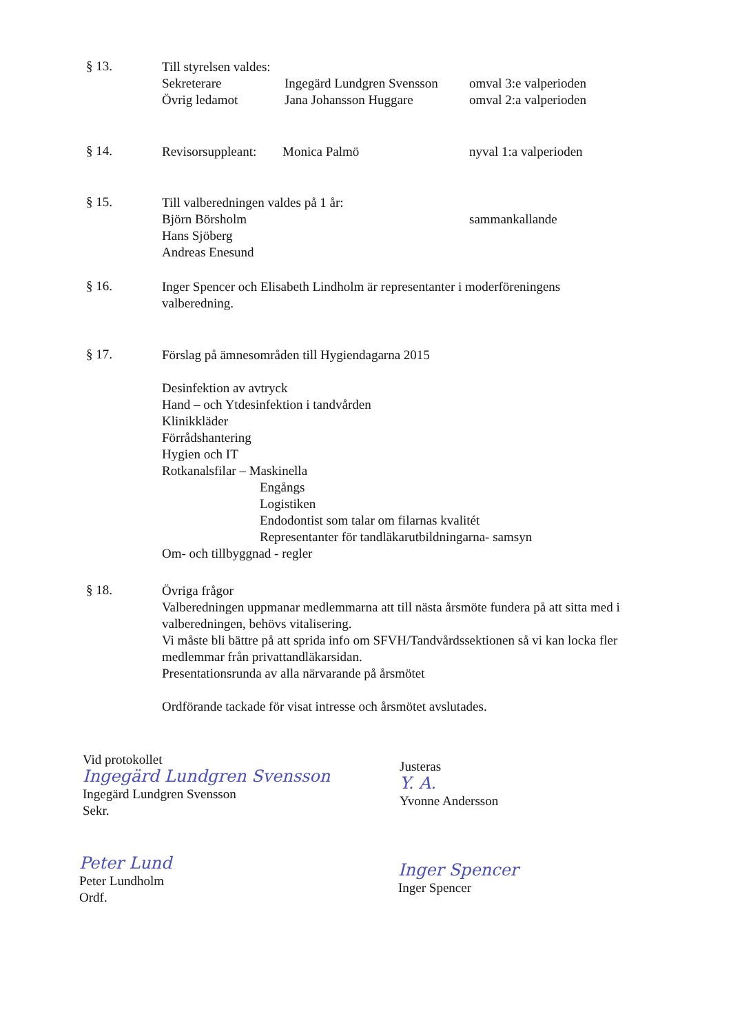§ 13.
Till styrelsen valdes:
Sekreterare Ingegärd Lundgren Svensson omval 3:e valperioden
Övrig ledamot Jana Johansson Huggare omval 2:a valperioden
§ 14.
Revisorsuppleant: Monica Palmö nyval 1:a valperioden
§ 15.
Till valberedningen valdes på 1 år:
Björn Börsholm sammankallande
Hans Sjöberg
Andreas Enesund
§ 16.
Inger Spencer och Elisabeth Lindholm är representanter i moderföreningens valberedning.
§ 17.
Förslag på ämnesområden till Hygiendagarna 2015
Desinfektion av avtryck
Hand – och Ytdesinfektion i tandvården
Klinikkläder
Förrådshantering
Hygien och IT
Rotkanalsfilar – Maskinella
Engångs
Logistiken
Endodontist som talar om filarnas kvalitét
Representanter för tandläkarutbildningarna- samsyn
Om- och tillbyggnad - regler
§ 18.
Övriga frågor
Valberedningen uppmanar medlemmarna att till nästa årsmöte fundera på att sitta med i valberedningen, behövs vitalisering.
Vi måste bli bättre på att sprida info om SFVH/Tandvårdssektionen så vi kan locka fler medlemmar från privattandläkarsidan.
Presentationsrunda av alla närvarande på årsmötet
Ordförande tackade för visat intresse och årsmötet avslutades.
Vid protokollet
Ingegärd Lundgren Svensson
Ingegärd Lundgren Svensson
Sekr.
Peter Lund
Peter Lundholm
Ordf.
Justeras
Y. A.
Yvonne Andersson
Inger Spencer
Inger Spencer